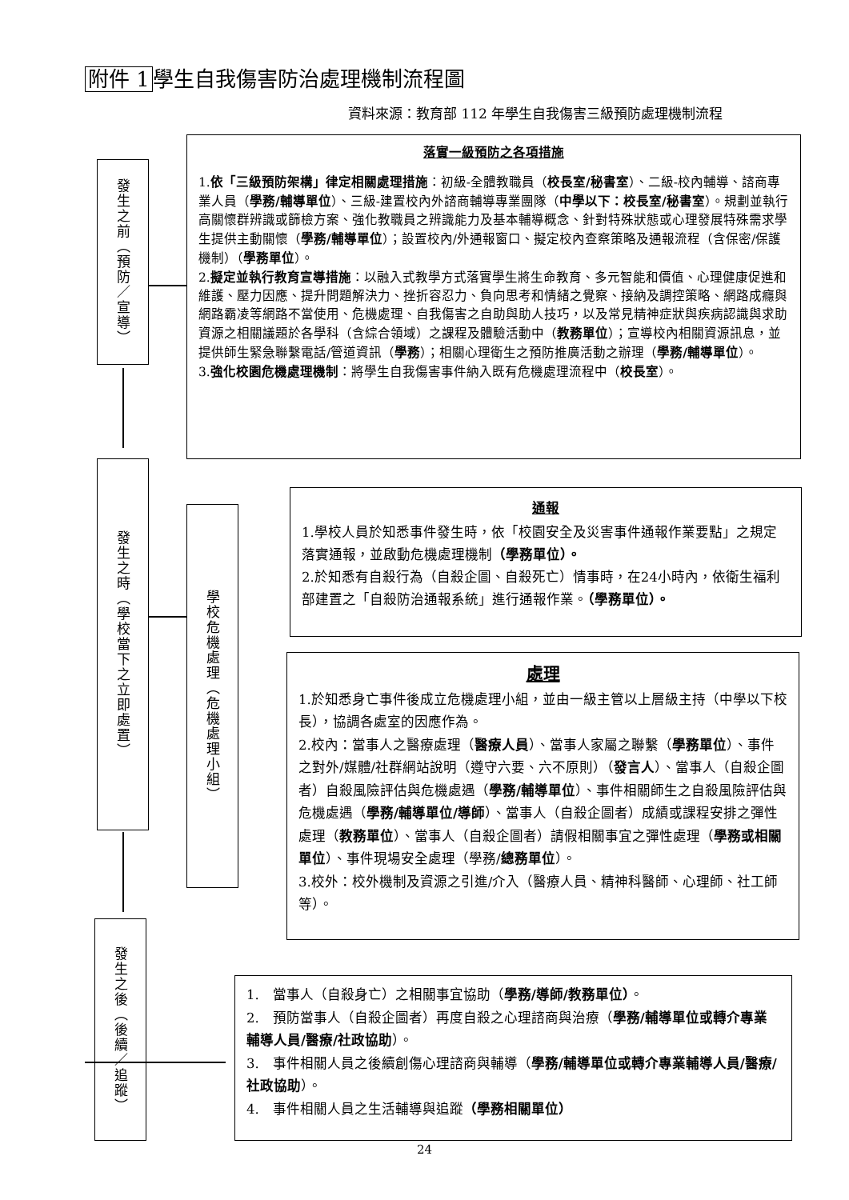附件 1 學生自我傷害防治處理機制流程圖
資料來源：教育部 112 年學生自我傷害三級預防處理機制流程
發生之前（預防／宣導）
發生之時（學校當下之立即處置）
學校危機處理（危機處理小組）
發生之後（後續／追蹤）
落實一級預防之各項措施
1.依「三級預防架構」律定相關處理措施：初級-全體教職員（校長室/秘書室）、二級-校內輔導、諮商專業人員（學務/輔導單位）、三級-建置校內外諮商輔導專業團隊（中學以下：校長室/秘書室）。規劃並執行高關懷群辨識或篩檢方案、強化教職員之辨識能力及基本輔導概念、針對特殊狀態或心理發展特殊需求學生提供主動關懷（學務/輔導單位）；設置校內/外通報窗口、擬定校內查察策略及通報流程（含保密/保護機制）（學務單位）。
2.擬定並執行教育宣導措施：以融入式教學方式落實學生將生命教育、多元智能和價值、心理健康促進和維護、壓力因應、提升問題解決力、挫折容忍力、負向思考和情緒之覺察、接納及調控策略、網路成癮與網路霸凌等網路不當使用、危機處理、自我傷害之自助與助人技巧，以及常見精神症狀與疾病認識與求助資源之相關議題於各學科（含綜合領域）之課程及體驗活動中（教務單位）；宣導校內相關資源訊息，並提供師生緊急聯繫電話/管道資訊（學務）；相關心理衛生之預防推廣活動之辦理（學務/輔導單位）。
3.強化校園危機處理機制：將學生自我傷害事件納入既有危機處理流程中（校長室）。
通報
1.學校人員於知悉事件發生時，依「校園安全及災害事件通報作業要點」之規定落實通報，並啟動危機處理機制（學務單位）。
2.於知悉有自殺行為（自殺企圖、自殺死亡）情事時，在24小時內，依衛生福利部建置之「自殺防治通報系統」進行通報作業。（學務單位）。
處理
1.於知悉身亡事件後成立危機處理小組，並由一級主管以上層級主持（中學以下校長），協調各處室的因應作為。
2.校內：當事人之醫療處理（醫療人員）、當事人家屬之聯繫（學務單位）、事件之對外/媒體/社群網站說明（遵守六要、六不原則）（發言人）、當事人（自殺企圖者）自殺風險評估與危機處遇（學務/輔導單位）、事件相關師生之自殺風險評估與危機處遇（學務/輔導單位/導師）、當事人（自殺企圖者）成績或課程安排之彈性處理（教務單位）、當事人（自殺企圖者）請假相關事宜之彈性處理（學務或相關單位）、事件現場安全處理（學務/總務單位）。
3.校外：校外機制及資源之引進/介入（醫療人員、精神科醫師、心理師、社工師等）。
1.　當事人（自殺身亡）之相關事宜協助（學務/導師/教務單位）。
2.　預防當事人（自殺企圖者）再度自殺之心理諮商與治療（學務/輔導單位或轉介專業輔導人員/醫療/社政協助）。
3.　事件相關人員之後續創傷心理諮商與輔導（學務/輔導單位或轉介專業輔導人員/醫療/社政協助）。
4.　事件相關人員之生活輔導與追蹤（學務相關單位）
24